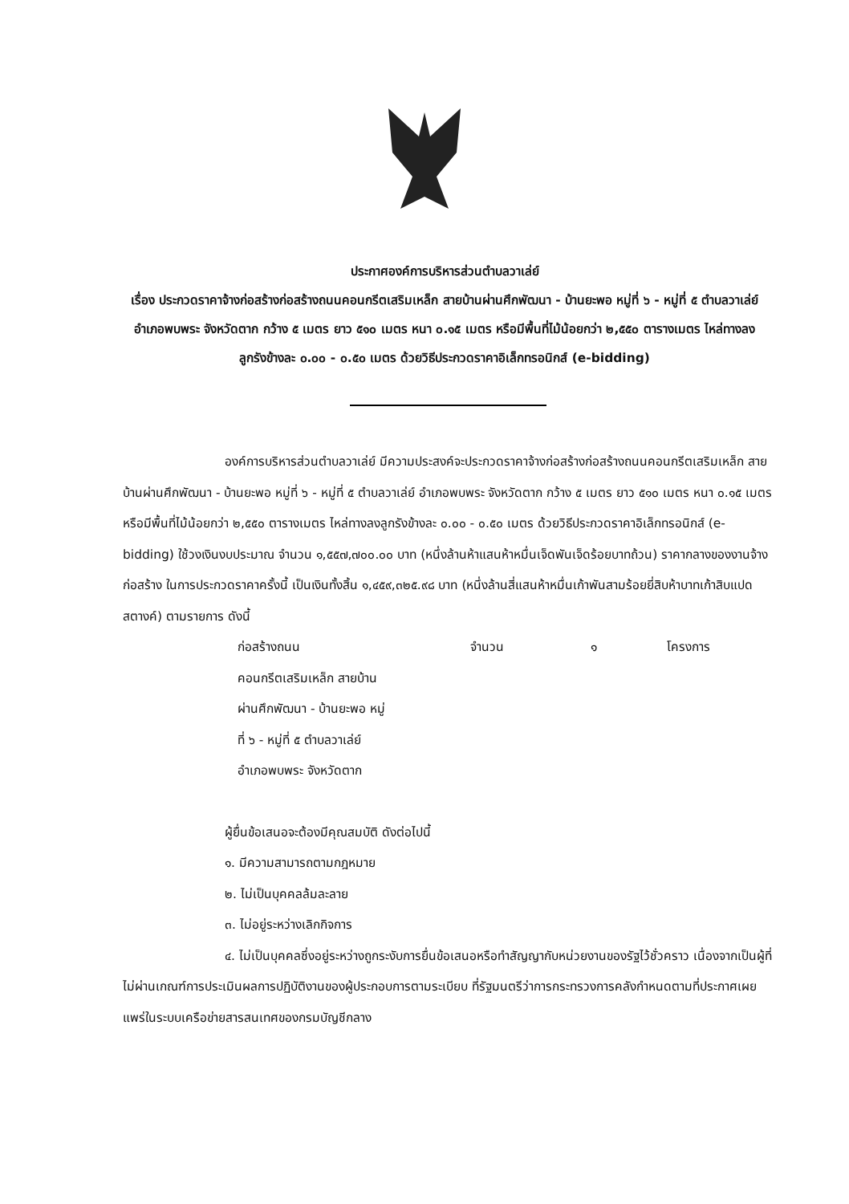ประกาศองค์การบริหารส่วนตำบลวาเล่ย์
เรื่อง ประกวดราคาจ้างก่อสร้างก่อสร้างถนนคอนกรีตเสริมเหล็ก สายบ้านผ่านศึกพัฒนา - บ้านยะพอ หมู่ที่ ๖ - หมู่ที่ ๕ ตำบลวาเล่ย์ อำเภอพบพระ จังหวัดตาก กว้าง ๕ เมตร ยาว ๕๑๐ เมตร หนา ๐.๑๕ เมตร หรือมีพื้นที่ไม้น้อยกว่า ๒,๕๕๐ ตารางเมตร ไหล่ทางลงลูกรังข้างละ ๐.๐๐ - ๐.๕๐ เมตร ด้วยวิธีประกวดราคาอิเล็กทรอนิกส์ (e-bidding)
องค์การบริหารส่วนตำบลวาเล่ย์ มีความประสงค์จะประกวดราคาจ้างก่อสร้างก่อสร้างถนนคอนกรีตเสริมเหล็ก สายบ้านผ่านศึกพัฒนา - บ้านยะพอ หมู่ที่ ๖ - หมู่ที่ ๕ ตำบลวาเล่ย์ อำเภอพบพระ จังหวัดตาก กว้าง ๕ เมตร ยาว ๕๑๐ เมตร หนา ๐.๑๕ เมตร หรือมีพื้นที่ไม้น้อยกว่า ๒,๕๕๐ ตารางเมตร ไหล่ทางลงลูกรังข้างละ ๐.๐๐ - ๐.๕๐ เมตร ด้วยวิธีประกวดราคาอิเล็กทรอนิกส์ (e-bidding) ใช้วงเงินงบประมาณ จำนวน ๑,๕๕๗,๗๐๐.๐๐ บาท (หนึ่งล้านห้าแสนห้าหมื่นเจ็ดพันเจ็ดร้อยบาทถ้วน) ราคากลางของงานจ้างก่อสร้าง ในการประกวดราคาครั้งนี้ เป็นเงินทั้งสิ้น ๑,๔๕๙,๓๒๕.๙๘ บาท (หนึ่งล้านสี่แสนห้าหมื่นเก้าพันสามร้อยยี่สิบห้าบาทเก้าสิบแปดสตางค์) ตามรายการ ดังนี้
ก่อสร้างถนน
คอนกรีตเสริมเหล็ก สายบ้าน
ผ่านศึกพัฒนา - บ้านยะพอ หมู่
ที่ ๖ - หมู่ที่ ๕ ตำบลวาเล่ย์
อำเภอพบพระ จังหวัดตาก
จำนวน ๑ โครงการ
ผู้ยื่นข้อเสนอจะต้องมีคุณสมบัติ ดังต่อไปนี้
๑. มีความสามารถตามกฎหมาย
๒. ไม่เป็นบุคคลล้มละลาย
๓. ไม่อยู่ระหว่างเลิกกิจการ
๔. ไม่เป็นบุคคลซึ่งอยู่ระหว่างถูกระงับการยื่นข้อเสนอหรือทำสัญญากับหน่วยงานของรัฐไว้ชั่วคราว เนื่องจากเป็นผู้ที่ไม่ผ่านเกณฑ์การประเมินผลการปฏิบัติงานของผู้ประกอบการตามระเบียบ ที่รัฐมนตรีว่าการกระทรวงการคลังกำหนดตามที่ประกาศเผยแพร่ในระบบเครือข่ายสารสนเทศของกรมบัญชีกลาง